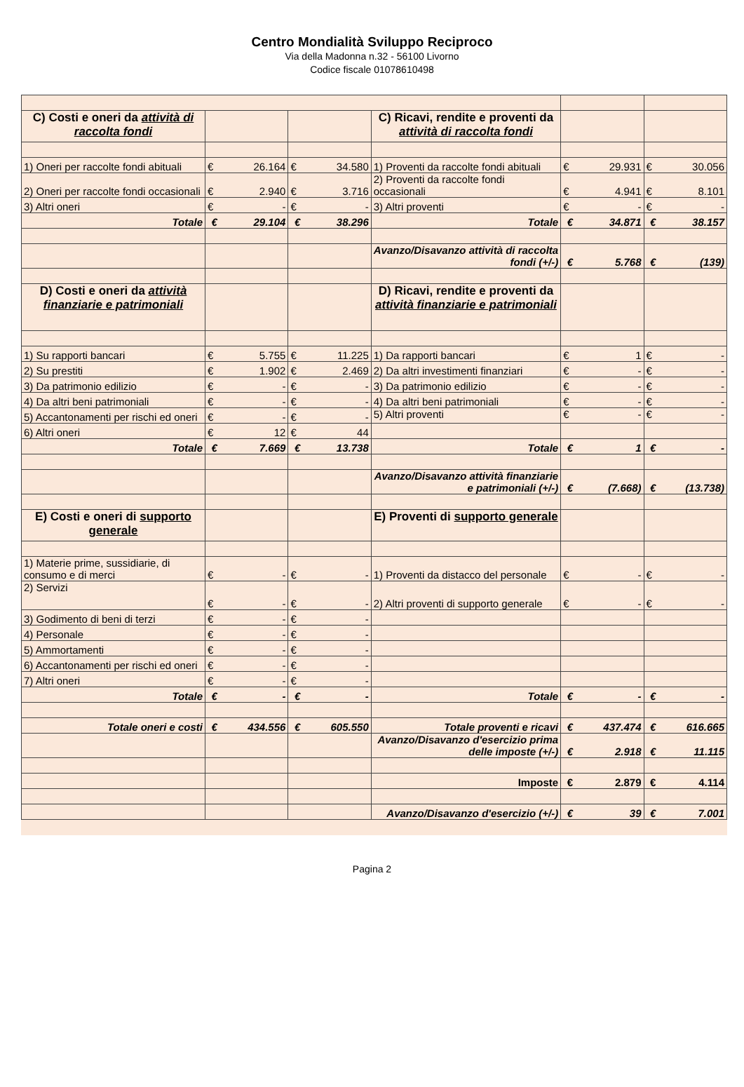Centro Mondialità Sviluppo Reciproco
Via della Madonna n.32 - 56100 Livorno
Codice fiscale 01078610498
| C) Costi e oneri da attività di raccolta fondi | | | | | C) Ricavi, rendite e proventi da attività di raccolta fondi | | | | |
| 1) Oneri per raccolte fondi abituali | € | 26.164 | € | 34.580 | 1) Proventi da raccolte fondi abituali | € | 29.931 | € | 30.056 |
| 2) Oneri per raccolte fondi occasionali | € | 2.940 | € | 3.716 | 2) Proventi da raccolte fondi occasionali | € | 4.941 | € | 8.101 |
| 3) Altri oneri | € | - | € | - | 3) Altri proventi | € | - | € | - |
| Totale | € | 29.104 | € | 38.296 | Totale | € | 34.871 | € | 38.157 |
| | | | | | Avanzo/Disavanzo attività di raccolta fondi (+/-) | € | 5.768 | € | (139) |
| D) Costi e oneri da attività finanziarie e patrimoniali | | | | | D) Ricavi, rendite e proventi da attività finanziarie e patrimoniali | | | | |
| 1) Su rapporti bancari | € | 5.755 | € | 11.225 | 1) Da rapporti bancari | € | 1 | € | - |
| 2) Su prestiti | € | 1.902 | € | 2.469 | 2) Da altri investimenti finanziari | € | - | € | - |
| 3) Da patrimonio edilizio | € | - | € | - | 3) Da patrimonio edilizio | € | - | € | - |
| 4) Da altri beni patrimoniali | € | - | € | - | 4) Da altri beni patrimoniali | € | - | € | - |
| 5) Accantonamenti per rischi ed oneri | € | - | € | - | 5) Altri proventi | € | - | € | - |
| 6) Altri oneri | € | 12 | € | 44 | | | | | |
| Totale | € | 7.669 | € | 13.738 | Totale | € | 1 | € | - |
| | | | | | Avanzo/Disavanzo attività finanziarie e patrimoniali (+/-) | € | (7.668) | € | (13.738) |
| E) Costi e oneri di supporto generale | | | | | E) Proventi di supporto generale | | | | |
| 1) Materie prime, sussidiarie, di consumo e di merci | € | - | € | - | 1) Proventi da distacco del personale | € | - | € | - |
| 2) Servizi | € | - | € | - | 2) Altri proventi di supporto generale | € | - | € | - |
| 3) Godimento di beni di terzi | € | - | € | - | | | | | |
| 4) Personale | € | - | € | - | | | | | |
| 5) Ammortamenti | € | - | € | - | | | | | |
| 6) Accantonamenti per rischi ed oneri | € | - | € | - | | | | | |
| 7) Altri oneri | € | - | € | - | | | | | |
| Totale | € | - | € | - | Totale | € | - | € | - |
| Totale oneri e costi | € | 434.556 | € | 605.550 | Totale proventi e ricavi | € | 437.474 | € | 616.665 |
| | | | | | Avanzo/Disavanzo d'esercizio prima delle imposte (+/-) | € | 2.918 | € | 11.115 |
| | | | | | Imposte | € | 2.879 | € | 4.114 |
| | | | | | Avanzo/Disavanzo d'esercizio (+/-) | € | 39 | € | 7.001 |
Pagina 2